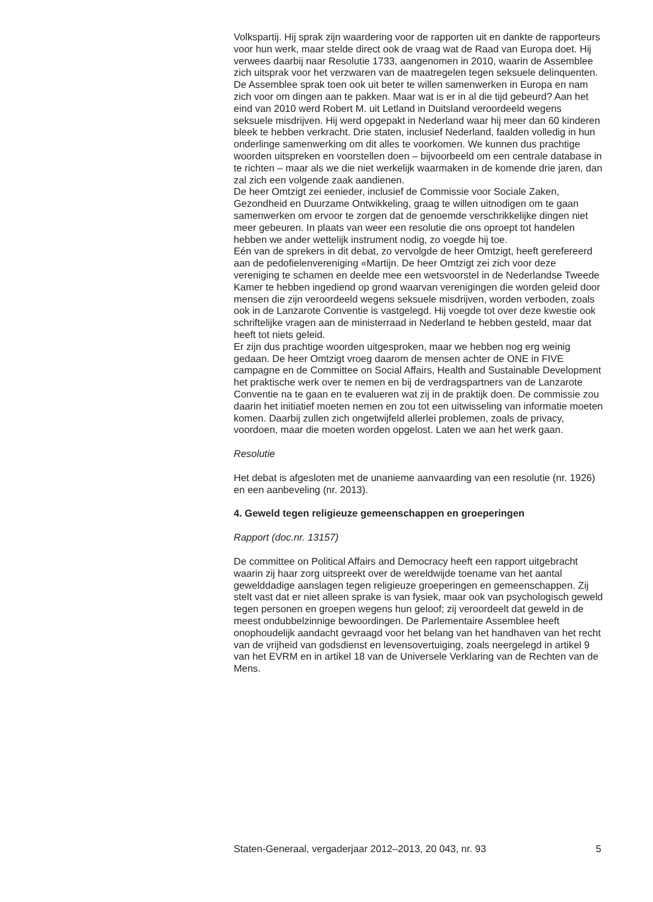Volkspartij. Hij sprak zijn waardering voor de rapporten uit en dankte de rapporteurs voor hun werk, maar stelde direct ook de vraag wat de Raad van Europa doet. Hij verwees daarbij naar Resolutie 1733, aangenomen in 2010, waarin de Assemblee zich uitsprak voor het verzwaren van de maatregelen tegen seksuele delinquenten. De Assemblee sprak toen ook uit beter te willen samenwerken in Europa en nam zich voor om dingen aan te pakken. Maar wat is er in al die tijd gebeurd? Aan het eind van 2010 werd Robert M. uit Letland in Duitsland veroordeeld wegens seksuele misdrijven. Hij werd opgepakt in Nederland waar hij meer dan 60 kinderen bleek te hebben verkracht. Drie staten, inclusief Nederland, faalden volledig in hun onderlinge samenwerking om dit alles te voorkomen. We kunnen dus prachtige woorden uitspreken en voorstellen doen – bijvoorbeeld om een centrale database in te richten – maar als we die niet werkelijk waarmaken in de komende drie jaren, dan zal zich een volgende zaak aandienen.
De heer Omtzigt zei eenieder, inclusief de Commissie voor Sociale Zaken, Gezondheid en Duurzame Ontwikkeling, graag te willen uitnodigen om te gaan samenwerken om ervoor te zorgen dat de genoemde verschrikkelijke dingen niet meer gebeuren. In plaats van weer een resolutie die ons oproept tot handelen hebben we ander wettelijk instrument nodig, zo voegde hij toe.
Eén van de sprekers in dit debat, zo vervolgde de heer Omtzigt, heeft gerefereerd aan de pedofielenvereniging «Martijn. De heer Omtzigt zei zich voor deze vereniging te schamen en deelde mee een wetsvoorstel in de Nederlandse Tweede Kamer te hebben ingediend op grond waarvan verenigingen die worden geleid door mensen die zijn veroordeeld wegens seksuele misdrijven, worden verboden, zoals ook in de Lanzarote Conventie is vastgelegd. Hij voegde tot over deze kwestie ook schriftelijke vragen aan de ministerraad in Nederland te hebben gesteld, maar dat heeft tot niets geleid.
Er zijn dus prachtige woorden uitgesproken, maar we hebben nog erg weinig gedaan. De heer Omtzigt vroeg daarom de mensen achter de ONE in FIVE campagne en de Committee on Social Affairs, Health and Sustainable Development het praktische werk over te nemen en bij de verdragspartners van de Lanzarote Conventie na te gaan en te evalueren wat zij in de praktijk doen. De commissie zou daarin het initiatief moeten nemen en zou tot een uitwisseling van informatie moeten komen. Daarbij zullen zich ongetwijfeld allerlei problemen, zoals de privacy, voordoen, maar die moeten worden opgelost. Laten we aan het werk gaan.
Resolutie
Het debat is afgesloten met de unanieme aanvaarding van een resolutie (nr. 1926) en een aanbeveling (nr. 2013).
4. Geweld tegen religieuze gemeenschappen en groeperingen
Rapport (doc.nr. 13157)
De committee on Political Affairs and Democracy heeft een rapport uitgebracht waarin zij haar zorg uitspreekt over de wereldwijde toename van het aantal gewelddadige aanslagen tegen religieuze groeperingen en gemeenschappen. Zij stelt vast dat er niet alleen sprake is van fysiek, maar ook van psychologisch geweld tegen personen en groepen wegens hun geloof; zij veroordeelt dat geweld in de meest ondubbelzinnige bewoordingen. De Parlementaire Assemblee heeft onophoudelijk aandacht gevraagd voor het belang van het handhaven van het recht van de vrijheid van godsdienst en levensovertuiging, zoals neergelegd in artikel 9 van het EVRM en in artikel 18 van de Universele Verklaring van de Rechten van de Mens.
Staten-Generaal, vergaderjaar 2012–2013, 20 043, nr. 93 5